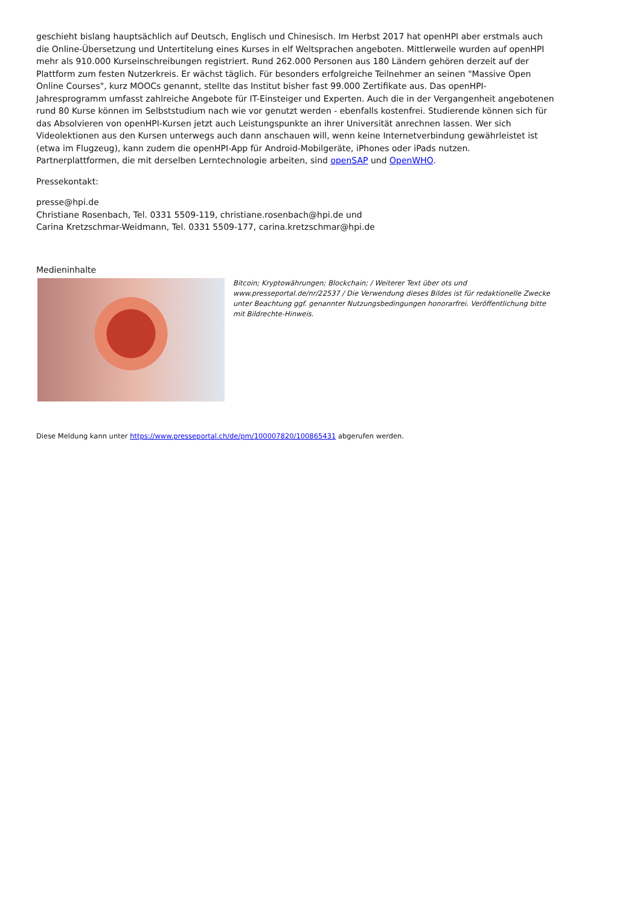geschieht bislang hauptsächlich auf Deutsch, Englisch und Chinesisch. Im Herbst 2017 hat openHPI aber erstmals auch die Online-Übersetzung und Untertitelung eines Kurses in elf Weltsprachen angeboten. Mittlerweile wurden auf openHPI mehr als 910.000 Kurseinschreibungen registriert. Rund 262.000 Personen aus 180 Ländern gehören derzeit auf der Plattform zum festen Nutzerkreis. Er wächst täglich. Für besonders erfolgreiche Teilnehmer an seinen "Massive Open Online Courses", kurz MOOCs genannt, stellte das Institut bisher fast 99.000 Zertifikate aus. Das openHPI-Jahresprogramm umfasst zahlreiche Angebote für IT-Einsteiger und Experten. Auch die in der Vergangenheit angebotenen rund 80 Kurse können im Selbststudium nach wie vor genutzt werden - ebenfalls kostenfrei. Studierende können sich für das Absolvieren von openHPI-Kursen jetzt auch Leistungspunkte an ihrer Universität anrechnen lassen. Wer sich Videolektionen aus den Kursen unterwegs auch dann anschauen will, wenn keine Internetverbindung gewährleistet ist (etwa im Flugzeug), kann zudem die openHPI-App für Android-Mobilgeräte, iPhones oder iPads nutzen. Partnerplattformen, die mit derselben Lerntechnologie arbeiten, sind openSAP und OpenWHO.
Pressekontakt:
presse@hpi.de
Christiane Rosenbach, Tel. 0331 5509-119, christiane.rosenbach@hpi.de und
Carina Kretzschmar-Weidmann, Tel. 0331 5509-177, carina.kretzschmar@hpi.de
Medieninhalte
Bitcoin; Kryptowährungen; Blockchain; / Weiterer Text über ots und www.presseportal.de/nr/22537 / Die Verwendung dieses Bildes ist für redaktionelle Zwecke unter Beachtung ggf. genannter Nutzungsbedingungen honorarfrei. Veröffentlichung bitte mit Bildrechte-Hinweis.
Diese Meldung kann unter https://www.presseportal.ch/de/pm/100007820/100865431 abgerufen werden.